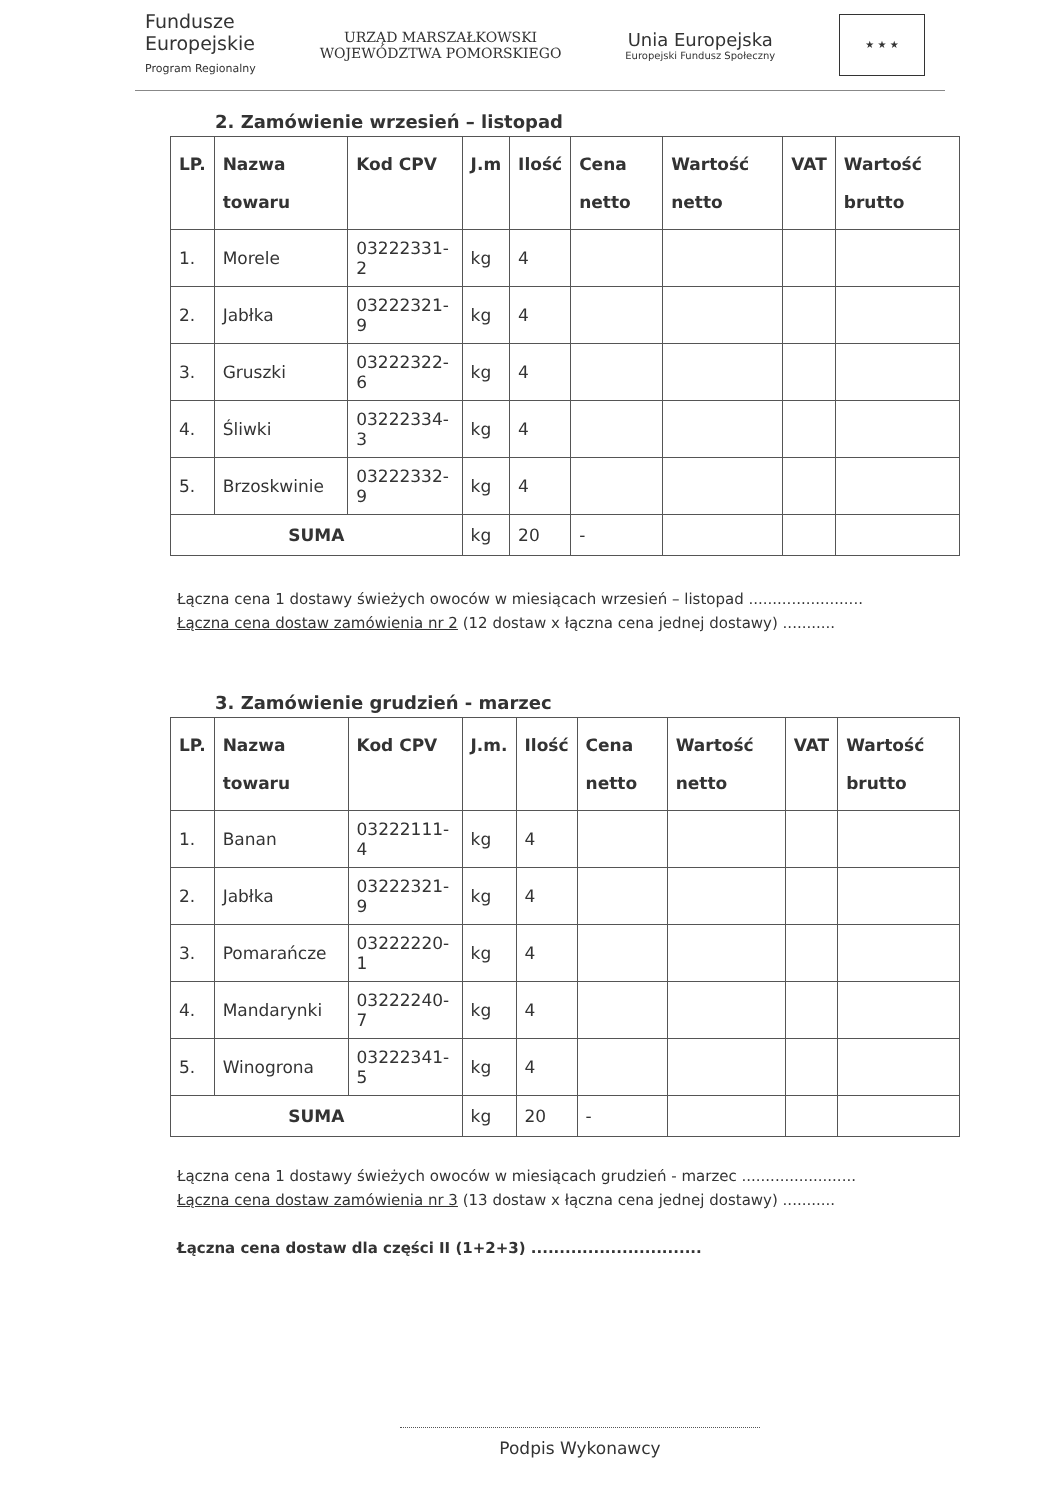Fundusze
Europejskie
Program Regionalny
URZĄD MARSZAŁKOWSKI
WOJEWÓDZTWA POMORSKIEGO
Unia Europejska
Europejski Fundusz Społeczny
★ ★ ★
2. Zamówienie wrzesień – listopad
| LP. | Nazwa towaru | Kod CPV | J.m | Ilość | Cena netto | Wartość netto | VAT | Wartość brutto |
| --- | --- | --- | --- | --- | --- | --- | --- | --- |
| 1. | Morele | 03222331-2 | kg | 4 | | | | |
| 2. | Jabłka | 03222321-9 | kg | 4 | | | | |
| 3. | Gruszki | 03222322-6 | kg | 4 | | | | |
| 4. | Śliwki | 03222334-3 | kg | 4 | | | | |
| 5. | Brzoskwinie | 03222332-9 | kg | 4 | | | | |
| SUMA | | | kg | 20 | - | | | |
Łączna cena 1 dostawy świeżych owoców w miesiącach wrzesień – listopad ........................
Łączna cena dostaw zamówienia nr 2 (12 dostaw x łączna cena jednej dostawy) ...........
3. Zamówienie grudzień - marzec
| LP. | Nazwa towaru | Kod CPV | J.m. | Ilość | Cena netto | Wartość netto | VAT | Wartość brutto |
| --- | --- | --- | --- | --- | --- | --- | --- | --- |
| 1. | Banan | 03222111-4 | kg | 4 | | | | |
| 2. | Jabłka | 03222321-9 | kg | 4 | | | | |
| 3. | Pomarańcze | 03222220-1 | kg | 4 | | | | |
| 4. | Mandarynki | 03222240-7 | kg | 4 | | | | |
| 5. | Winogrona | 03222341-5 | kg | 4 | | | | |
| SUMA | | | kg | 20 | - | | | |
Łączna cena 1 dostawy świeżych owoców w miesiącach grudzień - marzec ........................
Łączna cena dostaw zamówienia nr 3 (13 dostaw x łączna cena jednej dostawy) ...........
Łączna cena dostaw dla części II (1+2+3) ..............................
Podpis Wykonawcy